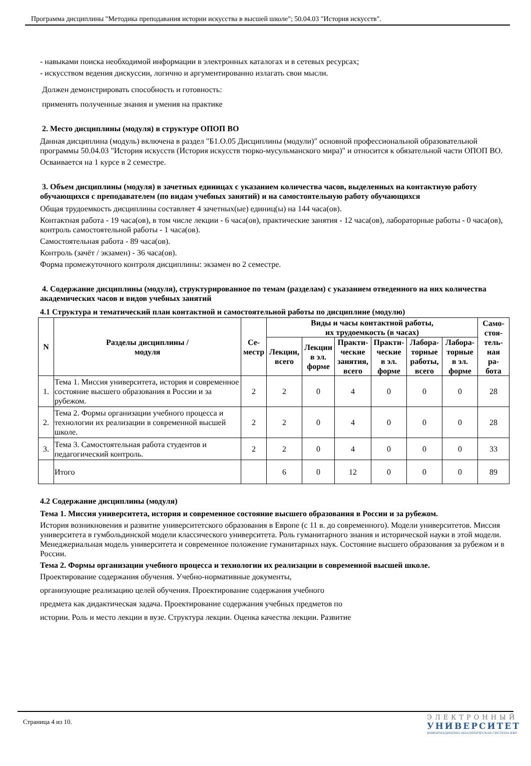Программа дисциплины "Методика преподавания истории искусства в высшей школе"; 50.04.03 "История искусств".
- навыками поиска необходимой информации в электронных каталогах и в сетевых ресурсах;
- искусством ведения дискуссии, логично и аргументированно излагать свои мысли.
Должен демонстрировать способность и готовность:
применять полученные знания и умения на практике
2. Место дисциплины (модуля) в структуре ОПОП ВО
Данная дисциплина (модуль) включена в раздел "Б1.О.05 Дисциплины (модули)" основной профессиональной образовательной программы 50.04.03 "История искусств (История искусств тюрко-мусульманского мира)" и относится к обязательной части ОПОП ВО.
Осваивается на 1 курсе в 2 семестре.
3. Объем дисциплины (модуля) в зачетных единицах с указанием количества часов, выделенных на контактную работу обучающихся с преподавателем (по видам учебных занятий) и на самостоятельную работу обучающихся
Общая трудоемкость дисциплины составляет 4 зачетных(ые) единиц(ы) на 144 часа(ов).
Контактная работа - 19 часа(ов), в том числе лекции - 6 часа(ов), практические занятия - 12 часа(ов), лабораторные работы - 0 часа(ов), контроль самостоятельной работы - 1 часа(ов).
Самостоятельная работа - 89 часа(ов).
Контроль (зачёт / экзамен) - 36 часа(ов).
Форма промежуточного контроля дисциплины: экзамен во 2 семестре.
4. Содержание дисциплины (модуля), структурированное по темам (разделам) с указанием отведенного на них количества академических часов и видов учебных занятий
4.1 Структура и тематический план контактной и самостоятельной работы по дисциплине (модулю)
| N | Разделы дисциплины / модуля | Се- местр | Виды и часы контактной работы, их трудоемкость (в часах) | | | | | | Само- стоя- тель- ная ра- бота |
| --- | --- | --- | --- | --- | --- | --- | --- | --- | --- |
| | | | Лекции, всего | Лекции в эл. форме | Практи- ческие занятия, всего | Практи- ческие в эл. форме | Лабора- торные работы, всего | Лабора- торные в эл. форме | |
| 1. | Тема 1. Миссия университета, история и современное состояние высшего образования в России и за рубежом. | 2 | 2 | 0 | 4 | 0 | 0 | 0 | 28 |
| 2. | Тема 2. Формы организации учебного процесса и технологии их реализации в современной высшей школе. | 2 | 2 | 0 | 4 | 0 | 0 | 0 | 28 |
| 3. | Тема 3. Самостоятельная работа студентов и педагогический контроль. | 2 | 2 | 0 | 4 | 0 | 0 | 0 | 33 |
| | Итого | | 6 | 0 | 12 | 0 | 0 | 0 | 89 |
4.2 Содержание дисциплины (модуля)
Тема 1. Миссия университета, история и современное состояние высшего образования в России и за рубежом.
История возникновения и развитие университетского образования в Европе (с 11 в. до современного). Модели университетов. Миссия университета в гумбольдинской модели классического университета. Роль гуманитарного знания и исторической науки в этой модели. Менеджериальная модель университета и современное положение гуманитарных наук. Состояние высшего образования за рубежом и в России.
Тема 2. Формы организации учебного процесса и технологии их реализации в современной высшей школе.
Проектирование содержания обучения. Учебно-нормативные документы,
организующие реализацию целей обучения. Проектирование содержания учебного
предмета как дидактическая задача. Проектирование содержания учебных предметов по
истории. Роль и место лекции в вузе. Структура лекции. Оценка качества лекции. Развитие
Страница 4 из 10.
ЭЛЕКТРОННЫЙ
УНИВЕРСИТЕТ
ИНФОРМАЦИОННО-АНАЛИТИЧЕСКАЯ СИСТЕМА КФУ